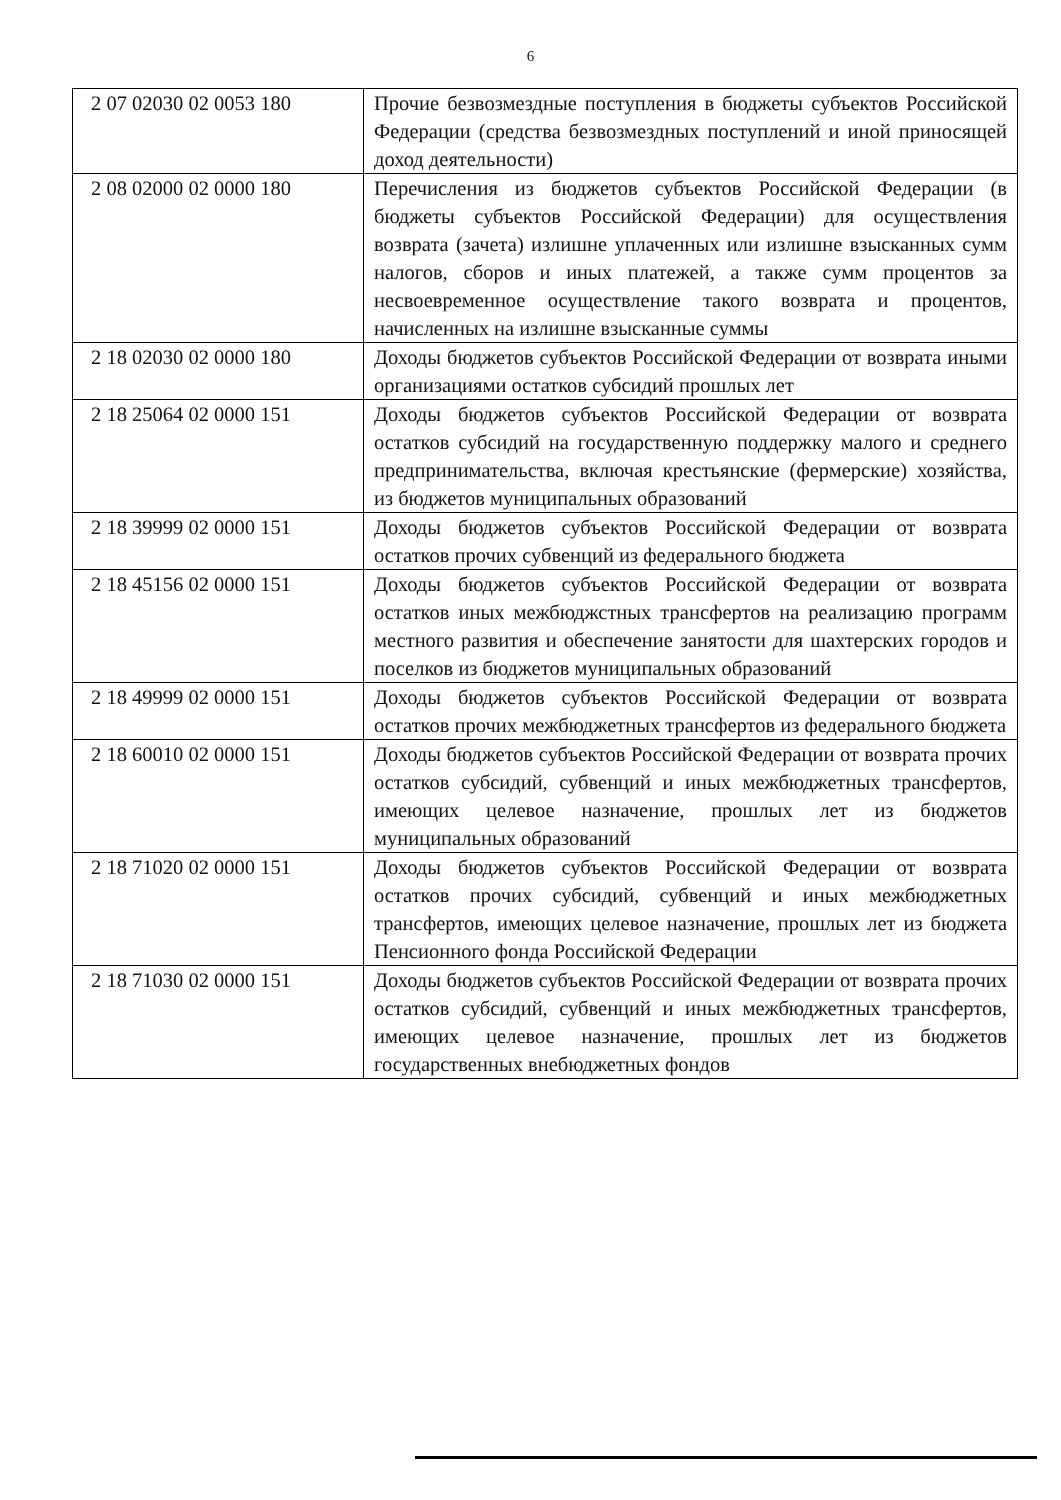6
| 2 07 02030 02 0053 180 | Прочие безвозмездные поступления в бюджеты субъектов Российской Федерации (средства безвозмездных поступлений и иной приносящей доход деятельности) |
| 2 08 02000 02 0000 180 | Перечисления из бюджетов субъектов Российской Федерации (в бюджеты субъектов Российской Федерации) для осуществления возврата (зачета) излишне уплаченных или излишне взысканных сумм налогов, сборов и иных платежей, а также сумм процентов за несвоевременное осуществление такого возврата и процентов, начисленных на излишне взысканные суммы |
| 2 18 02030 02 0000 180 | Доходы бюджетов субъектов Российской Федерации от возврата иными организациями остатков субсидий прошлых лет |
| 2 18 25064 02 0000 151 | Доходы бюджетов субъектов Российской Федерации от возврата остатков субсидий на государственную поддержку малого и среднего предпринимательства, включая крестьянские (фермерские) хозяйства, из бюджетов муниципальных образований |
| 2 18 39999 02 0000 151 | Доходы бюджетов субъектов Российской Федерации от возврата остатков прочих субвенций из федерального бюджета |
| 2 18 45156 02 0000 151 | Доходы бюджетов субъектов Российской Федерации от возврата остатков иных межбюджстных трансфертов на реализацию программ местного развития и обеспечение занятости для шахтерских городов и поселков из бюджетов муниципальных образований |
| 2 18 49999 02 0000 151 | Доходы бюджетов субъектов Российской Федерации от возврата остатков прочих межбюджетных трансфертов из федерального бюджета |
| 2 18 60010 02 0000 151 | Доходы бюджетов субъектов Российской Федерации от возврата прочих остатков субсидий, субвенций и иных межбюджетных трансфертов, имеющих целевое назначение, прошлых лет из бюджетов муниципальных образований |
| 2 18 71020 02 0000 151 | Доходы бюджетов субъектов Российской Федерации от возврата остатков прочих субсидий, субвенций и иных межбюджетных трансфертов, имеющих целевое назначение, прошлых лет из бюджета Пенсионного фонда Российской Федерации |
| 2 18 71030 02 0000 151 | Доходы бюджетов субъектов Российской Федерации от возврата прочих остатков субсидий, субвенций и иных межбюджетных трансфертов, имеющих целевое назначение, прошлых лет из бюджетов государственных внебюджетных фондов |